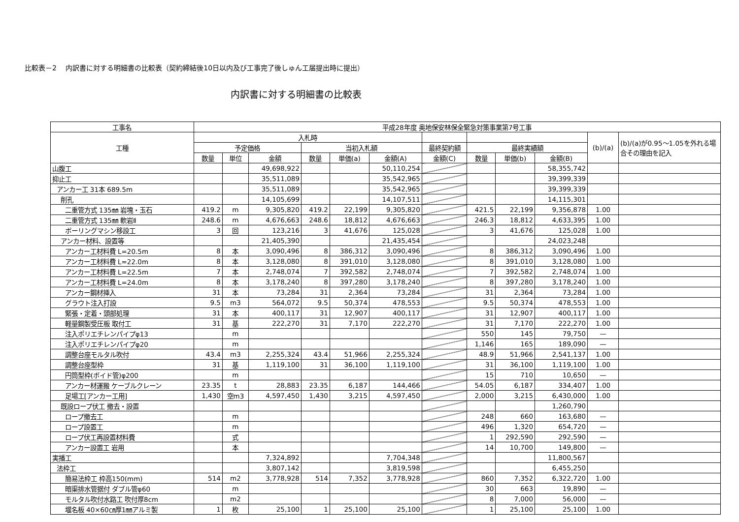比較表－2　 内訳書に対する明細書の比較表（契約締結後10日以内及び工事完了後しゅん工届提出時に提出）
内訳書に対する明細書の比較表
| 工事名 | 平成28年度 奥地保安林保全緊急対策事業第7号工事 | | | | | | | | | | | |
| --- | --- | --- | --- | --- | --- | --- | --- | --- | --- | --- | --- | --- |
| 工種 | 入札時 | | | | | | | | | | (b)/(a) | (b)/(a)が0.95～1.05を外れる場合その理由を記入 |
| | 予定価格 | | | 当初入札額 | | | 最終契約額 | 最終実績額 | | | | |
| | 数量 | 単位 | 金額 | 数量 | 単価(a) | 金額(A) | 金額(C) | 数量 | 単価(b) | 金額(B) | | |
| 山腹工 | | | 49,698,922 | | | 50,110,254 | | | | 58,355,742 | | |
| 抑止工 | | | 35,511,089 | | | 35,542,965 | | | | 39,399,339 | | |
| アンカー工 31本 689.5m | | | 35,511,089 | | | 35,542,965 | | | | 39,399,339 | | |
| 削孔 | | | 14,105,699 | | | 14,107,511 | | | | 14,115,301 | | |
| 二重管方式 135㎜ 岩塊・玉石 | 419.2 | m | 9,305,820 | 419.2 | 22,199 | 9,305,820 | | 421.5 | 22,199 | 9,356,878 | 1.00 | |
| 二重管方式 135㎜ 軟岩Ⅱ | 248.6 | m | 4,676,663 | 248.6 | 18,812 | 4,676,663 | | 246.3 | 18,812 | 4,633,395 | 1.00 | |
| ボーリングマシン移設工 | 3 | 回 | 123,216 | 3 | 41,676 | 125,028 | | 3 | 41,676 | 125,028 | 1.00 | |
| アンカー材料、設置等 | | | 21,405,390 | | | 21,435,454 | | | | 24,023,248 | | |
| アンカー工材料費 L=20.5m | 8 | 本 | 3,090,496 | 8 | 386,312 | 3,090,496 | | 8 | 386,312 | 3,090,496 | 1.00 | |
| アンカー工材料費 L=22.0m | 8 | 本 | 3,128,080 | 8 | 391,010 | 3,128,080 | | 8 | 391,010 | 3,128,080 | 1.00 | |
| アンカー工材料費 L=22.5m | 7 | 本 | 2,748,074 | 7 | 392,582 | 2,748,074 | | 7 | 392,582 | 2,748,074 | 1.00 | |
| アンカー工材料費 L=24.0m | 8 | 本 | 3,178,240 | 8 | 397,280 | 3,178,240 | | 8 | 397,280 | 3,178,240 | 1.00 | |
| アンカー鋼材挿入 | 31 | 本 | 73,284 | 31 | 2,364 | 73,284 | | 31 | 2,364 | 73,284 | 1.00 | |
| グラウト注入打設 | 9.5 | m3 | 564,072 | 9.5 | 50,374 | 478,553 | | 9.5 | 50,374 | 478,553 | 1.00 | |
| 緊張・定着・頭部処理 | 31 | 本 | 400,117 | 31 | 12,907 | 400,117 | | 31 | 12,907 | 400,117 | 1.00 | |
| 軽量鋼製受圧板 取付工 | 31 | 基 | 222,270 | 31 | 7,170 | 222,270 | | 31 | 7,170 | 222,270 | 1.00 | |
| 注入ポリエチレンパイプφ13 | | m | | | | | | 550 | 145 | 79,750 | — | |
| 注入ポリエチレンパイプφ20 | | m | | | | | | 1,146 | 165 | 189,090 | — | |
| 調整台座モルタル吹付 | 43.4 | m3 | 2,255,324 | 43.4 | 51,966 | 2,255,324 | | 48.9 | 51,966 | 2,541,137 | 1.00 | |
| 調整台座型枠 | 31 | 基 | 1,119,100 | 31 | 36,100 | 1,119,100 | | 31 | 36,100 | 1,119,100 | 1.00 | |
| 円筒型枠(ボイド管)φ200 | | m | | | | | | 15 | 710 | 10,650 | — | |
| アンカー材運搬 ケーブルクレーン | 23.35 | t | 28,883 | 23.35 | 6,187 | 144,466 | | 54.05 | 6,187 | 334,407 | 1.00 | |
| 足場工[アンカー工用] | 1,430 | 空m3 | 4,597,450 | 1,430 | 3,215 | 4,597,450 | | 2,000 | 3,215 | 6,430,000 | 1.00 | |
| 既設ロープ伏工 撤去・設置 | | | | | | | | | | 1,260,790 | | |
| ロープ撤去工 | | m | | | | | | 248 | 660 | 163,680 | — | |
| ロープ設置工 | | m | | | | | | 496 | 1,320 | 654,720 | — | |
| ロープ伏工再設置材料費 | | 式 | | | | | | 1 | 292,590 | 292,590 | — | |
| アンカー設置工 岩用 | | 本 | | | | | | 14 | 10,700 | 149,800 | — | |
| 実播工 | | | 7,324,892 | | | 7,704,348 | | | | 11,800,567 | | |
| 法枠工 | | | 3,807,142 | | | 3,819,598 | | | | 6,455,250 | | |
| 簡易法枠工 枠高150(mm) | 514 | m2 | 3,778,928 | 514 | 7,352 | 3,778,928 | | 860 | 7,352 | 6,322,720 | 1.00 | |
| 暗渠排水管据付 ダブル管φ60 | | m | | | | | | 30 | 663 | 19,890 | — | |
| モルタル吹付水路工 吹付厚8cm | | m2 | | | | | | 8 | 7,000 | 56,000 | — | |
| 堰名板 40×60㎝厚1㎜アルミ製 | 1 | 枚 | 25,100 | 1 | 25,100 | 25,100 | | 1 | 25,100 | 25,100 | 1.00 | |